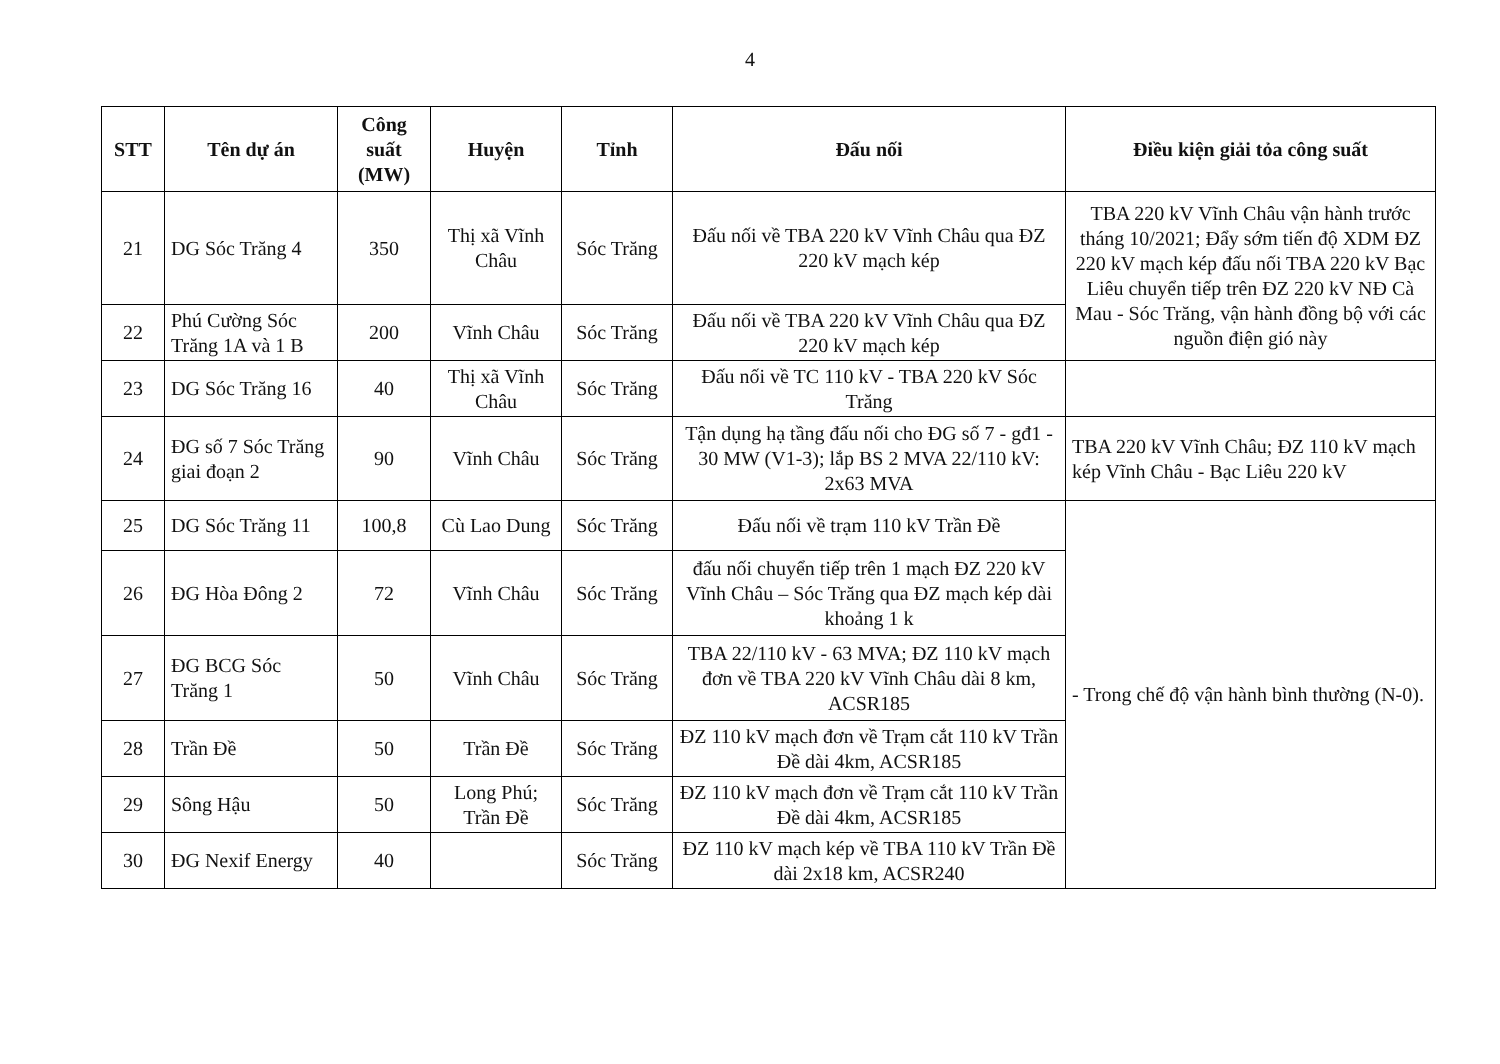4
| STT | Tên dự án | Công suất (MW) | Huyện | Tỉnh | Đấu nối | Điều kiện giải tỏa công suất |
| --- | --- | --- | --- | --- | --- | --- |
| 21 | DG Sóc Trăng 4 | 350 | Thị xã Vĩnh Châu | Sóc Trăng | Đấu nối về TBA 220 kV Vĩnh Châu qua ĐZ 220 kV mạch kép | TBA 220 kV Vĩnh Châu vận hành trước tháng 10/2021; Đẩy sớm tiến độ XDM ĐZ 220 kV mạch kép đấu nối TBA 220 kV Bạc Liêu chuyển tiếp trên ĐZ 220 kV NĐ Cà Mau - Sóc Trăng, vận hành đồng bộ với các nguồn điện gió này |
| 22 | Phú Cường Sóc Trăng 1A và 1 B | 200 | Vĩnh Châu | Sóc Trăng | Đấu nối về TBA 220 kV Vĩnh Châu qua ĐZ 220 kV mạch kép | |
| 23 | DG Sóc Trăng 16 | 40 | Thị xã Vĩnh Châu | Sóc Trăng | Đấu nối về TC 110 kV - TBA 220 kV Sóc Trăng | |
| 24 | ĐG số 7 Sóc Trăng giai đoạn 2 | 90 | Vĩnh Châu | Sóc Trăng | Tận dụng hạ tầng đấu nối cho ĐG số 7 - gđ1 - 30 MW (V1-3); lắp BS 2 MVA 22/110 kV: 2x63 MVA | TBA 220 kV Vĩnh Châu; ĐZ 110 kV mạch kép Vĩnh Châu - Bạc Liêu 220 kV |
| 25 | DG Sóc Trăng 11 | 100,8 | Cù Lao Dung | Sóc Trăng | Đấu nối về trạm 110 kV Trần Đề | - Trong chế độ vận hành bình thường (N-0). |
| 26 | ĐG Hòa Đông 2 | 72 | Vĩnh Châu | Sóc Trăng | đấu nối chuyển tiếp trên 1 mạch ĐZ 220 kV Vĩnh Châu – Sóc Trăng qua ĐZ mạch kép dài khoảng 1 k | |
| 27 | ĐG BCG Sóc Trăng 1 | 50 | Vĩnh Châu | Sóc Trăng | TBA 22/110 kV - 63 MVA; ĐZ 110 kV mạch đơn về TBA 220 kV Vĩnh Châu dài 8 km, ACSR185 | |
| 28 | Trần Đề | 50 | Trần Đề | Sóc Trăng | ĐZ 110 kV mạch đơn về Trạm cắt 110 kV Trần Đề dài 4km, ACSR185 | |
| 29 | Sông Hậu | 50 | Long Phú; Trần Đề | Sóc Trăng | ĐZ 110 kV mạch đơn về Trạm cắt 110 kV Trần Đề dài 4km, ACSR185 | |
| 30 | ĐG Nexif Energy | 40 | | Sóc Trăng | ĐZ 110 kV mạch kép về TBA 110 kV Trần Đề dài 2x18 km, ACSR240 | |